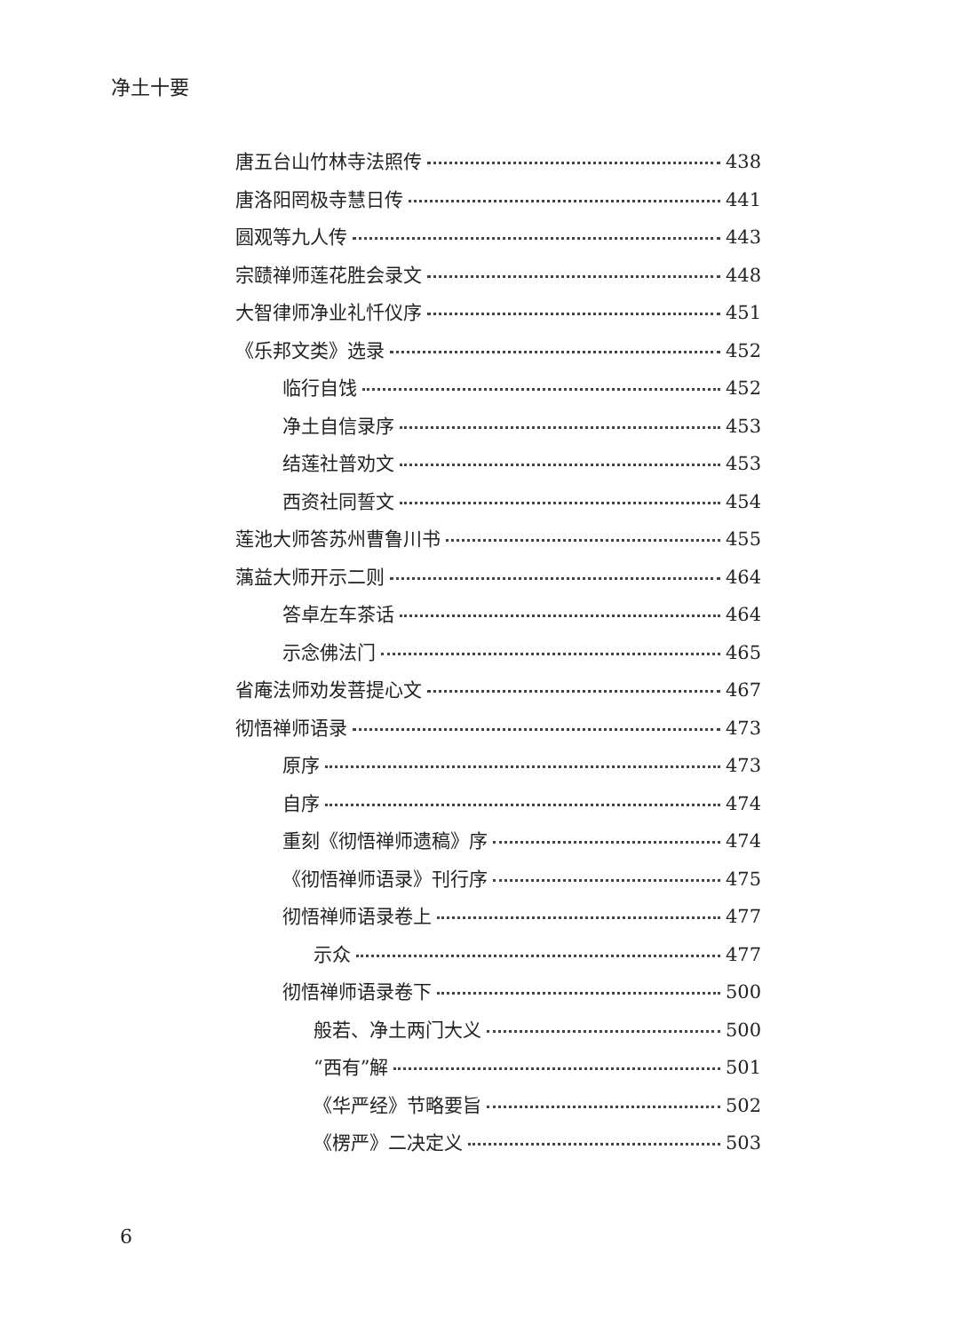净土十要
唐五台山竹林寺法照传 438
唐洛阳罔极寺慧日传 441
圆观等九人传 443
宗赜禅师莲花胜会录文 448
大智律师净业礼忏仪序 451
《乐邦文类》选录 452
临行自饯 452
净土自信录序 453
结莲社普劝文 453
西资社同誓文 454
莲池大师答苏州曹鲁川书 455
蕅益大师开示二则 464
答卓左车茶话 464
示念佛法门 465
省庵法师劝发菩提心文 467
彻悟禅师语录 473
原序 473
自序 474
重刻《彻悟禅师遗稿》序 474
《彻悟禅师语录》刊行序 475
彻悟禅师语录卷上 477
示众 477
彻悟禅师语录卷下 500
般若、净土两门大义 500
“西有”解 501
《华严经》节略要旨 502
《楞严》二决定义 503
6